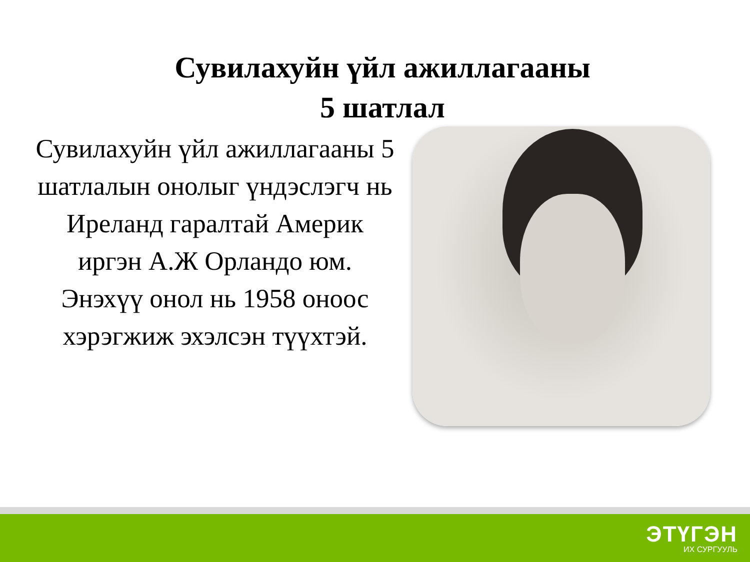Сувилахуйн үйл ажиллагааны
5 шатлал
Сувилахуйн үйл ажиллагааны 5 шатлалын онолыг үндэслэгч нь Иреланд гаралтай Америк иргэн А.Ж Орландо юм. Энэхүү онол нь 1958 оноос хэрэгжиж эхэлсэн түүхтэй.
ЭТҮГЭН
ИХ СУРГУУЛЬ